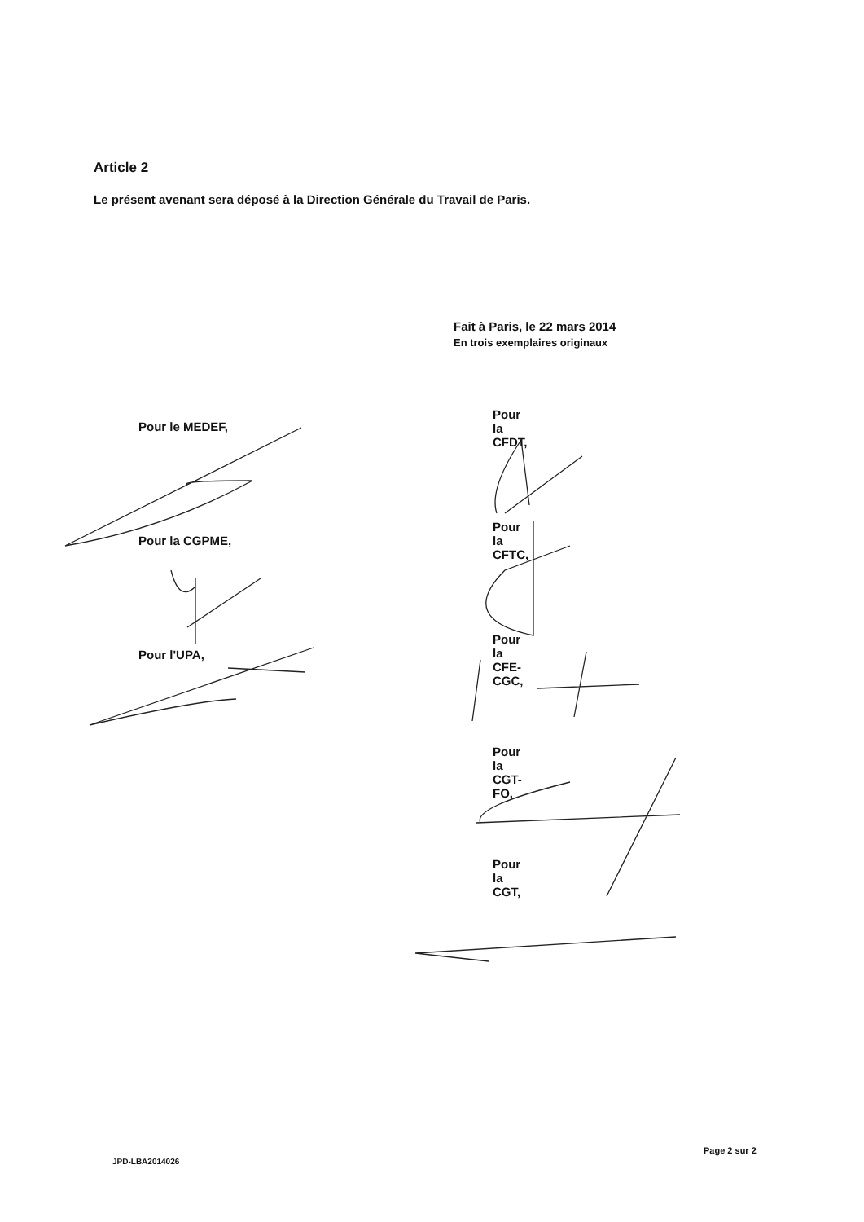Article 2
Le présent avenant sera déposé à la Direction Générale du Travail de Paris.
Fait à Paris, le 22 mars 2014
En trois exemplaires originaux
Pour le MEDEF,
Pour la CGPME,
Pour l'UPA,
Pour la CFDT,
Pour la CFTC,
Pour la CFE-CGC,
Pour la CGT-FO,
Pour la CGT,
Page 2 sur 2
JPD-LBA2014026